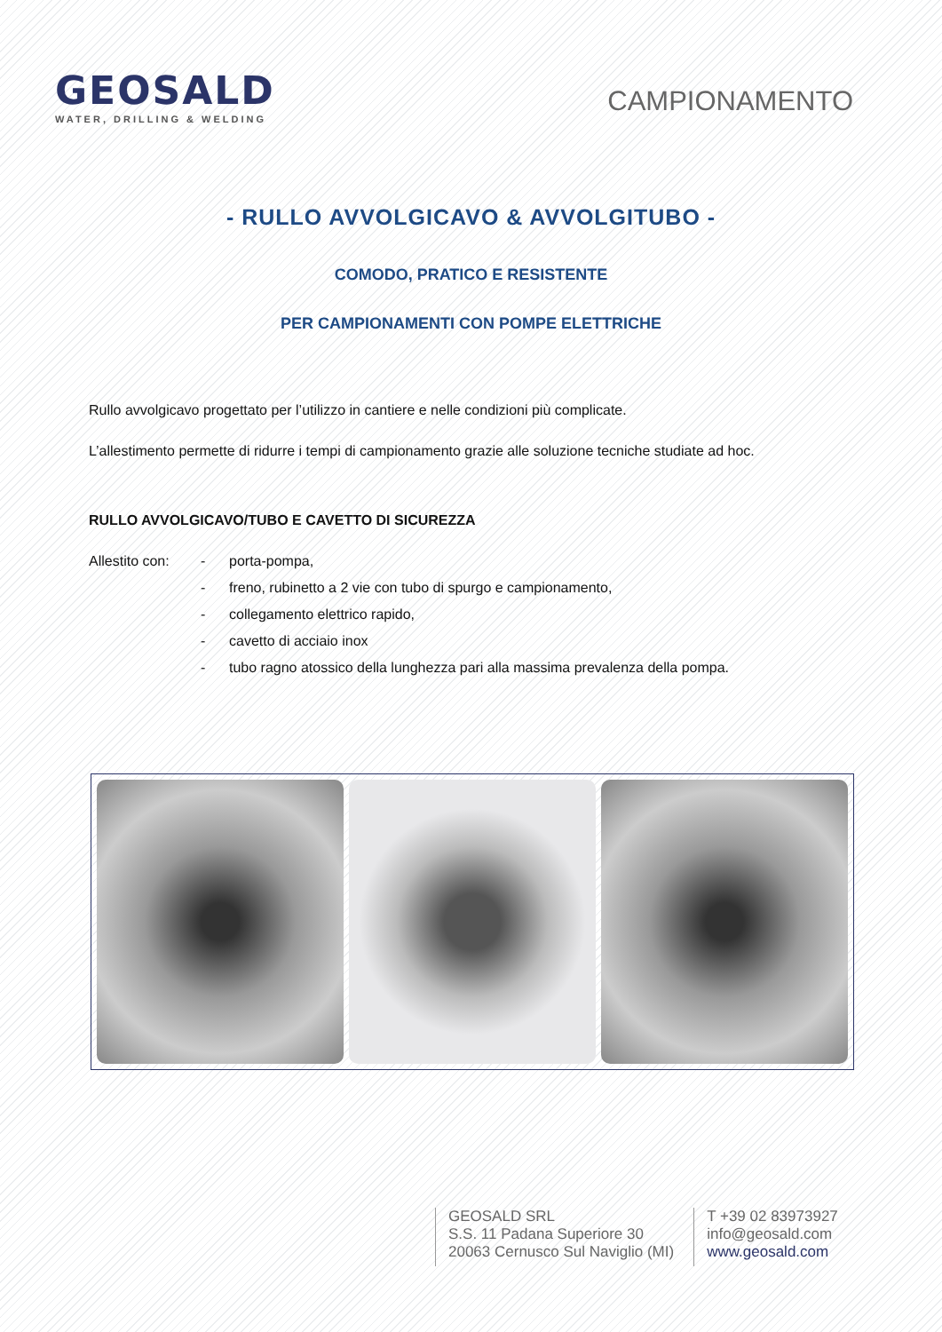GEOSALD
WATER, DRILLING & WELDING
CAMPIONAMENTO
- RULLO AVVOLGICAVO & AVVOLGITUBO -
COMODO, PRATICO E RESISTENTE
PER CAMPIONAMENTI CON POMPE ELETTRICHE
Rullo avvolgicavo progettato per l’utilizzo in cantiere e nelle condizioni più complicate.
L’allestimento permette di ridurre i tempi di campionamento grazie alle soluzione tecniche studiate ad hoc.
RULLO AVVOLGICAVO/TUBO E CAVETTO DI SICUREZZA
Allestito con: - porta-pompa, - freno, rubinetto a 2 vie con tubo di spurgo e campionamento, - collegamento elettrico rapido, - cavetto di acciaio inox - tubo ragno atossico della lunghezza pari alla massima prevalenza della pompa.
GEOSALD SRL
S.S. 11 Padana Superiore 30
20063 Cernusco Sul Naviglio (MI)
T +39 02 83973927
info@geosald.com
www.geosald.com